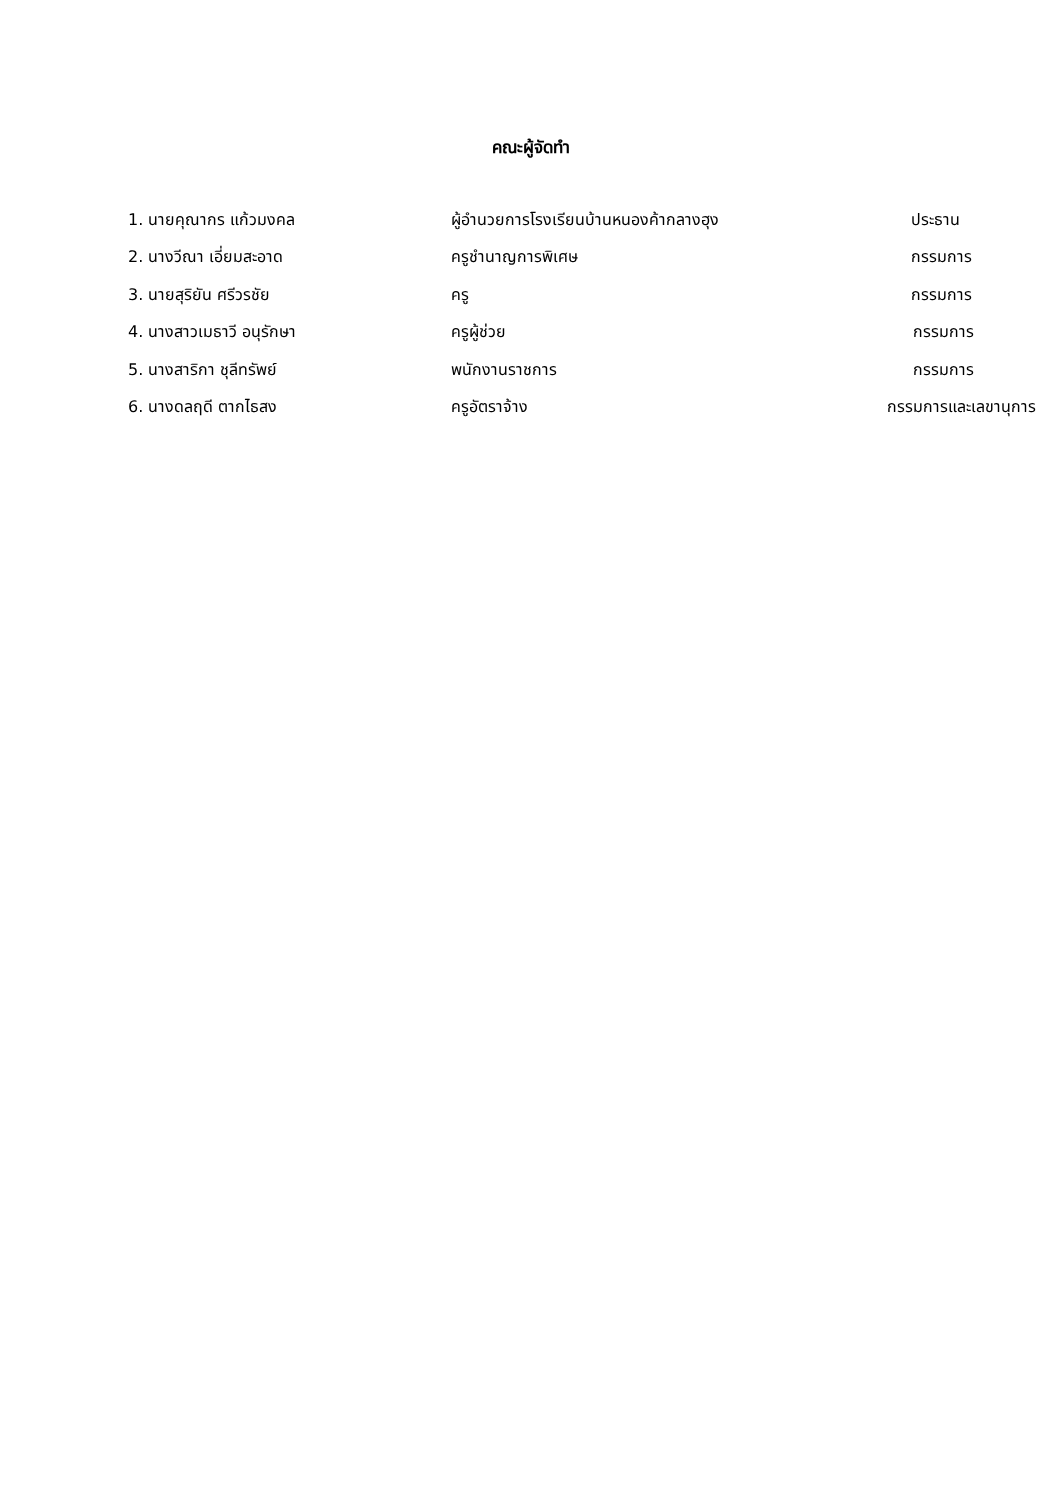คณะผู้จัดทำ
1. นายคุณากร แก้วมงคล ผู้อำนวยการโรงเรียนบ้านหนองค้ากลางฮุง ประธาน
2. นางวีณา เอี่ยมสะอาด ครูชำนาญการพิเศษ กรรมการ
3. นายสุริยัน ศรีวรชัย ครู กรรมการ
4. นางสาวเมธาวี อนุรักษา ครูผู้ช่วย กรรมการ
5. นางสาริกา ชุลีทรัพย์ พนักงานราชการ กรรมการ
6. นางดลฤดี ตากไธสง ครูอัตราจ้าง กรรมการและเลขานุการ